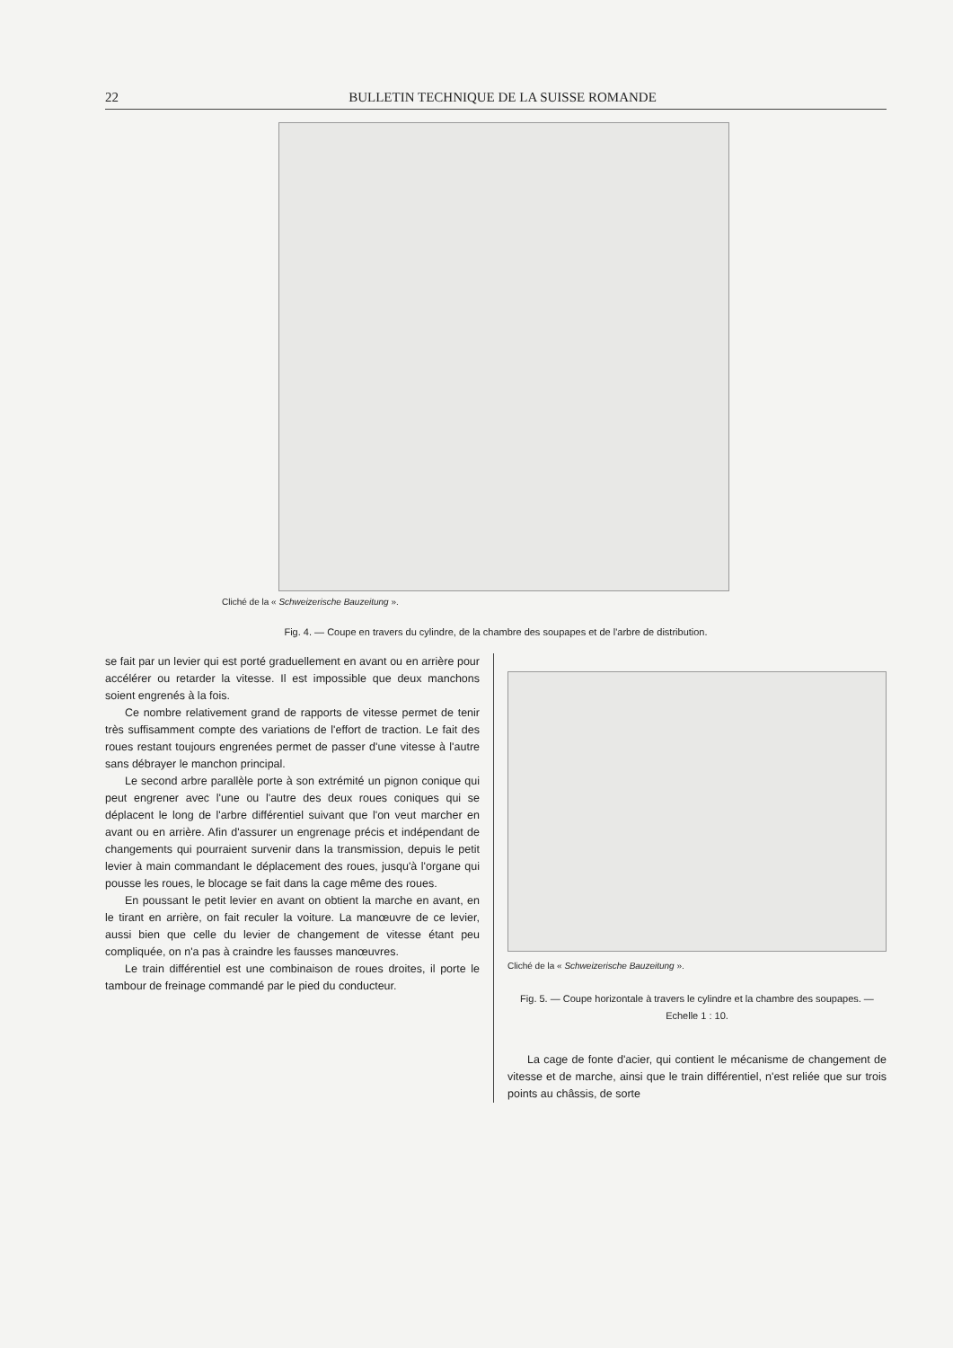22 BULLETIN TECHNIQUE DE LA SUISSE ROMANDE
Cliché de la « Schweizerische Bauzeitung ».
Fig. 4. — Coupe en travers du cylindre, de la chambre des soupapes et de l'arbre de distribution.
se fait par un levier qui est porté graduellement en avant ou en arrière pour accélérer ou retarder la vitesse. Il est impossible que deux manchons soient engrenés à la fois.
Ce nombre relativement grand de rapports de vitesse permet de tenir très suffisamment compte des variations de l'effort de traction. Le fait des roues restant toujours engrenées permet de passer d'une vitesse à l'autre sans débrayer le manchon principal.
Le second arbre parallèle porte à son extrémité un pignon conique qui peut engrener avec l'une ou l'autre des deux roues coniques qui se déplacent le long de l'arbre différentiel suivant que l'on veut marcher en avant ou en arrière. Afin d'assurer un engrenage précis et indépendant de changements qui pourraient survenir dans la transmission, depuis le petit levier à main commandant le déplacement des roues, jusqu'à l'organe qui pousse les roues, le blocage se fait dans la cage même des roues.
En poussant le petit levier en avant on obtient la marche en avant, en le tirant en arrière, on fait reculer la voiture. La manœuvre de ce levier, aussi bien que celle du levier de changement de vitesse étant peu compliquée, on n'a pas à craindre les fausses manœuvres.
Le train différentiel est une combinaison de roues droites, il porte le tambour de freinage commandé par le pied du conducteur.
Cliché de la « Schweizerische Bauzeitung ».
Fig. 5. — Coupe horizontale à travers le cylindre et la chambre des soupapes. — Echelle 1 : 10.
La cage de fonte d'acier, qui contient le mécanisme de changement de vitesse et de marche, ainsi que le train différentiel, n'est reliée que sur trois points au châssis, de sorte